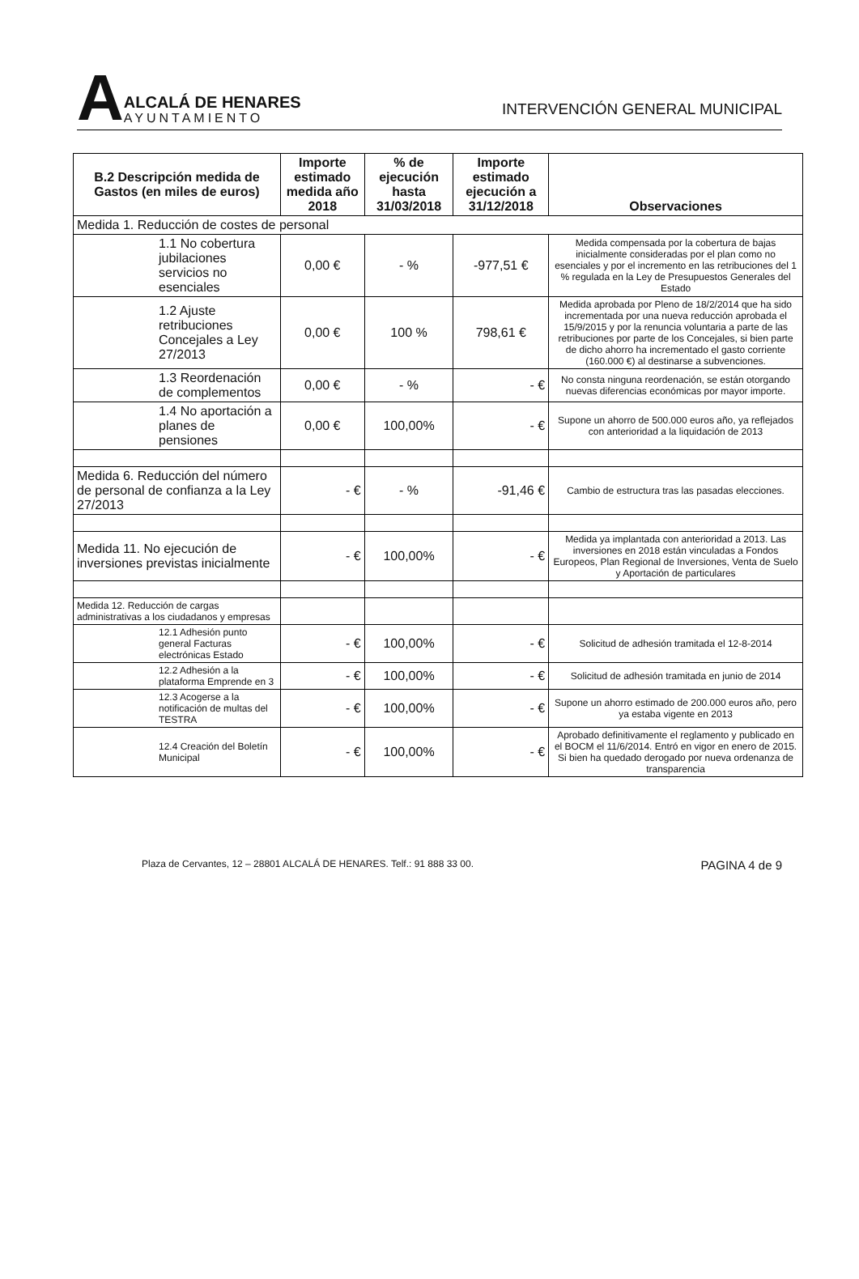A
ALCALÁ DE HENARES
AYUNTAMIENTO
INTERVENCIÓN GENERAL MUNICIPAL
| B.2 Descripción medida de Gastos (en miles de euros) | Importe estimado medida año 2018 | % de ejecución hasta 31/03/2018 | Importe estimado ejecución a 31/12/2018 | Observaciones |
| --- | --- | --- | --- | --- |
| Medida 1. Reducción de costes de personal | | | | |
| 1.1 No cobertura jubilaciones servicios no esenciales | 0,00 € | - % | -977,51 € | Medida compensada por la cobertura de bajas inicialmente consideradas por el plan como no esenciales y por el incremento en las retribuciones del 1 % regulada en la Ley de Presupuestos Generales del Estado |
| 1.2 Ajuste retribuciones Concejales a Ley 27/2013 | 0,00 € | 100 % | 798,61 € | Medida aprobada por Pleno de 18/2/2014 que ha sido incrementada por una nueva reducción aprobada el 15/9/2015 y por la renuncia voluntaria a parte de las retribuciones por parte de los Concejales, si bien parte de dicho ahorro ha incrementado el gasto corriente (160.000 €) al destinarse a subvenciones. |
| 1.3 Reordenación de complementos | 0,00 € | - % | - € | No consta ninguna reordenación, se están otorgando nuevas diferencias económicas por mayor importe. |
| 1.4 No aportación a planes de pensiones | 0,00 € | 100,00% | - € | Supone un ahorro de 500.000 euros año, ya reflejados con anterioridad a la liquidación de 2013 |
| Medida 6. Reducción del número de personal de confianza a la Ley 27/2013 | - € | - % | -91,46 € | Cambio de estructura tras las pasadas elecciones. |
| Medida 11. No ejecución de inversiones previstas inicialmente | - € | 100,00% | - € | Medida ya implantada con anterioridad a 2013. Las inversiones en 2018 están vinculadas a Fondos Europeos, Plan Regional de Inversiones, Venta de Suelo y Aportación de particulares |
| Medida 12. Reducción de cargas administrativas a los ciudadanos y empresas | | | | |
| 12.1 Adhesión punto general Facturas electrónicas Estado | - € | 100,00% | - € | Solicitud de adhesión tramitada el 12-8-2014 |
| 12.2 Adhesión a la plataforma Emprende en 3 | - € | 100,00% | - € | Solicitud de adhesión tramitada en junio de 2014 |
| 12.3 Acogerse a la notificación de multas del TESTRA | - € | 100,00% | - € | Supone un ahorro estimado de 200.000 euros año, pero ya estaba vigente en 2013 |
| 12.4 Creación del Boletín Municipal | - € | 100,00% | - € | Aprobado definitivamente el reglamento y publicado en el BOCM el 11/6/2014. Entró en vigor en enero de 2015. Si bien ha quedado derogado por nueva ordenanza de transparencia |
Plaza de Cervantes, 12 – 28801 ALCALÁ DE HENARES. Telf.: 91 888 33 00. PAGINA 4 de 9